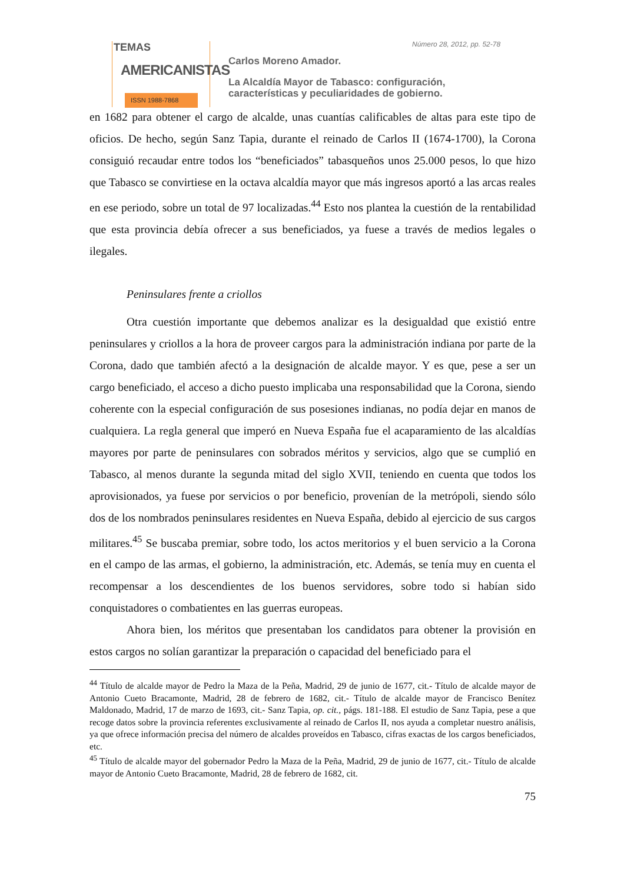TEMAS
AMERICANISTAS
ISSN 1988-7868
Número 28, 2012, pp. 52-78
Carlos Moreno Amador.
La Alcaldía Mayor de Tabasco: configuración,
características y peculiaridades de gobierno.
en 1682 para obtener el cargo de alcalde, unas cuantías calificables de altas para este tipo de oficios. De hecho, según Sanz Tapia, durante el reinado de Carlos II (1674-1700), la Corona consiguió recaudar entre todos los “beneficiados” tabasqueños unos 25.000 pesos, lo que hizo que Tabasco se convirtiese en la octava alcaldía mayor que más ingresos aportó a las arcas reales en ese periodo, sobre un total de 97 localizadas.<sup>44</sup> Esto nos plantea la cuestión de la rentabilidad que esta provincia debía ofrecer a sus beneficiados, ya fuese a través de medios legales o ilegales.
Peninsulares frente a criollos
Otra cuestión importante que debemos analizar es la desigualdad que existió entre peninsulares y criollos a la hora de proveer cargos para la administración indiana por parte de la Corona, dado que también afectó a la designación de alcalde mayor. Y es que, pese a ser un cargo beneficiado, el acceso a dicho puesto implicaba una responsabilidad que la Corona, siendo coherente con la especial configuración de sus posesiones indianas, no podía dejar en manos de cualquiera. La regla general que imperó en Nueva España fue el acaparamiento de las alcaldías mayores por parte de peninsulares con sobrados méritos y servicios, algo que se cumplió en Tabasco, al menos durante la segunda mitad del siglo XVII, teniendo en cuenta que todos los aprovisionados, ya fuese por servicios o por beneficio, provenían de la metrópoli, siendo sólo dos de los nombrados peninsulares residentes en Nueva España, debido al ejercicio de sus cargos militares.<sup>45</sup> Se buscaba premiar, sobre todo, los actos meritorios y el buen servicio a la Corona en el campo de las armas, el gobierno, la administración, etc. Además, se tenía muy en cuenta el recompensar a los descendientes de los buenos servidores, sobre todo si habían sido conquistadores o combatientes en las guerras europeas.
Ahora bien, los méritos que presentaban los candidatos para obtener la provisión en estos cargos no solían garantizar la preparación o capacidad del beneficiado para el
<sup>44</sup> Título de alcalde mayor de Pedro la Maza de la Peña, Madrid, 29 de junio de 1677, cit.- Título de alcalde mayor de Antonio Cueto Bracamonte, Madrid, 28 de febrero de 1682, cit.- Título de alcalde mayor de Francisco Benítez Maldonado, Madrid, 17 de marzo de 1693, cit.- Sanz Tapia, op. cit., págs. 181-188. El estudio de Sanz Tapia, pese a que recoge datos sobre la provincia referentes exclusivamente al reinado de Carlos II, nos ayuda a completar nuestro análisis, ya que ofrece información precisa del número de alcaldes proveídos en Tabasco, cifras exactas de los cargos beneficiados, etc.
<sup>45</sup> Título de alcalde mayor del gobernador Pedro la Maza de la Peña, Madrid, 29 de junio de 1677, cit.- Título de alcalde mayor de Antonio Cueto Bracamonte, Madrid, 28 de febrero de 1682, cit.
75